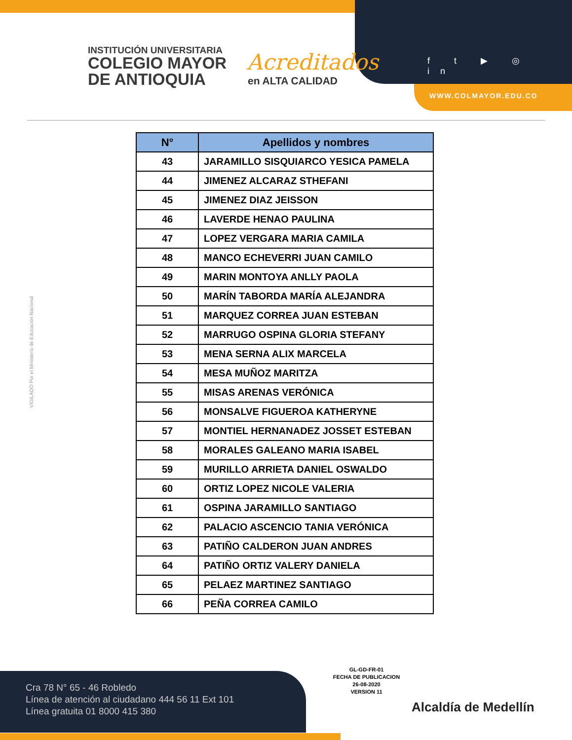INSTITUCIÓN UNIVERSITARIA
COLEGIO MAYOR
DE ANTIOQUIA
Acreditados
en ALTA CALIDAD
f t ▶ ◎ in
WWW.COLMAYOR.EDU.CO
VIGILADO Por el Ministerio de Educación Nacional
| N° | Apellidos y nombres |
| --- | --- |
| 43 | JARAMILLO SISQUIARCO YESICA PAMELA |
| 44 | JIMENEZ ALCARAZ STHEFANI |
| 45 | JIMENEZ DIAZ JEISSON |
| 46 | LAVERDE HENAO PAULINA |
| 47 | LOPEZ VERGARA MARIA CAMILA |
| 48 | MANCO ECHEVERRI JUAN CAMILO |
| 49 | MARIN MONTOYA ANLLY PAOLA |
| 50 | MARÍN TABORDA MARÍA ALEJANDRA |
| 51 | MARQUEZ CORREA JUAN ESTEBAN |
| 52 | MARRUGO OSPINA GLORIA STEFANY |
| 53 | MENA SERNA ALIX MARCELA |
| 54 | MESA MUÑOZ MARITZA |
| 55 | MISAS ARENAS VERÓNICA |
| 56 | MONSALVE FIGUEROA KATHERYNE |
| 57 | MONTIEL HERNANADEZ JOSSET ESTEBAN |
| 58 | MORALES GALEANO MARIA ISABEL |
| 59 | MURILLO ARRIETA DANIEL OSWALDO |
| 60 | ORTIZ LOPEZ NICOLE VALERIA |
| 61 | OSPINA JARAMILLO SANTIAGO |
| 62 | PALACIO ASCENCIO TANIA VERÓNICA |
| 63 | PATIÑO CALDERON JUAN ANDRES |
| 64 | PATIÑO ORTIZ VALERY DANIELA |
| 65 | PELAEZ MARTINEZ SANTIAGO |
| 66 | PEÑA CORREA CAMILO |
GL-GD-FR-01
FECHA DE PUBLICACION
26-08-2020
VERSION 11
Cra 78 N° 65 - 46 Robledo
Línea de atención al ciudadano 444 56 11 Ext 101
Línea gratuita 01 8000 415 380
Alcaldía de Medellín